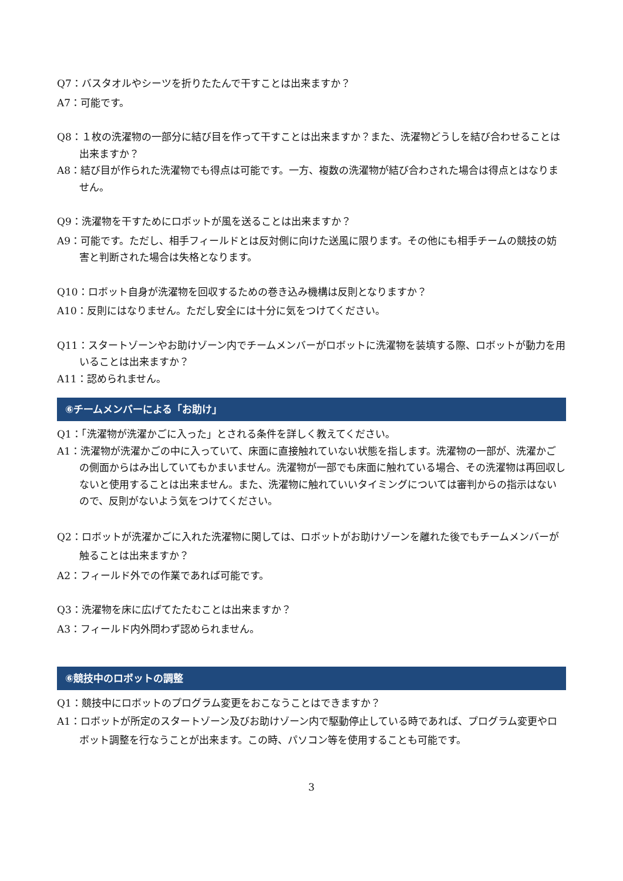Q7：バスタオルやシーツを折りたたんで干すことは出来ますか？
A7：可能です。
Q8：１枚の洗濯物の一部分に結び目を作って干すことは出来ますか？また、洗濯物どうしを結び合わせることは出来ますか？
A8：結び目が作られた洗濯物でも得点は可能です。一方、複数の洗濯物が結び合わされた場合は得点とはなりません。
Q9：洗濯物を干すためにロボットが風を送ることは出来ますか？
A9：可能です。ただし、相手フィールドとは反対側に向けた送風に限ります。その他にも相手チームの競技の妨害と判断された場合は失格となります。
Q10：ロボット自身が洗濯物を回収するための巻き込み機構は反則となりますか？
A10：反則にはなりません。ただし安全には十分に気をつけてください。
Q11：スタートゾーンやお助けゾーン内でチームメンバーがロボットに洗濯物を装填する際、ロボットが動力を用いることは出来ますか？
A11：認められません。
⑥チームメンバーによる「お助け」
Q1：「洗濯物が洗濯かごに入った」とされる条件を詳しく教えてください。
A1：洗濯物が洗濯かごの中に入っていて、床面に直接触れていない状態を指します。洗濯物の一部が、洗濯かごの側面からはみ出していてもかまいません。洗濯物が一部でも床面に触れている場合、その洗濯物は再回収しないと使用することは出来ません。また、洗濯物に触れていいタイミングについては審判からの指示はないので、反則がないよう気をつけてください。
Q2：ロボットが洗濯かごに入れた洗濯物に関しては、ロボットがお助けゾーンを離れた後でもチームメンバーが触ることは出来ますか？
A2：フィールド外での作業であれば可能です。
Q3：洗濯物を床に広げてたたむことは出来ますか？
A3：フィールド内外問わず認められません。
⑥競技中のロボットの調整
Q1：競技中にロボットのプログラム変更をおこなうことはできますか？
A1：ロボットが所定のスタートゾーン及びお助けゾーン内で駆動停止している時であれば、プログラム変更やロボット調整を行なうことが出来ます。この時、パソコン等を使用することも可能です。
3